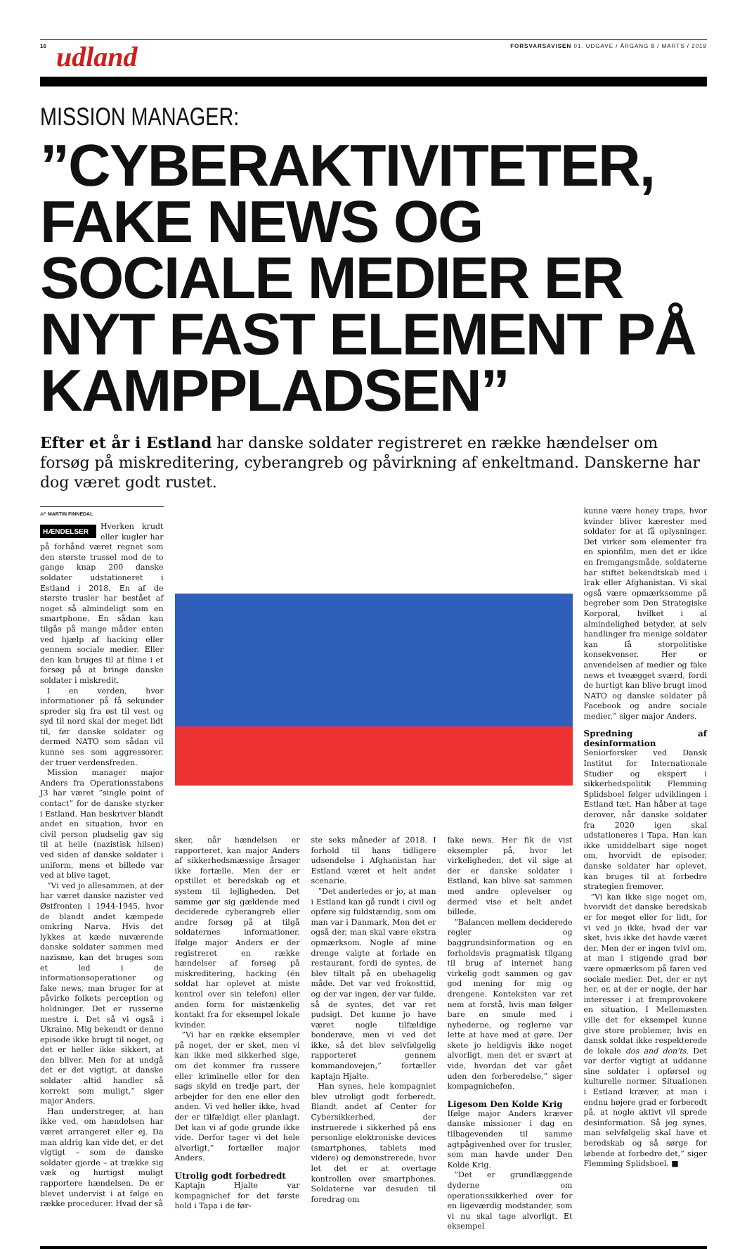16 udland
FORSVARSAVISEN 01. UDGAVE / ÅRGANG 8 / MARTS / 2019
MISSION MANAGER:
”CYBERAKTIVITETER, FAKE NEWS OG SOCIALE MEDIER ER NYT FAST ELEMENT PÅ KAMPPLADSEN”
Efter et år i Estland har danske soldater registreret en række hændelser om forsøg på miskreditering, cyberangreb og påvirkning af enkeltmand. Danskerne har dog været godt rustet.
AF MARTIN FINNEDAL
HÆNDELSER Hverken krudt eller kugler har på forhånd været regnet som den største trussel mod de to gange knap 200 danske soldater udstationeret i Estland i 2018. En af de største trusler har bestået af noget så almindeligt som en smartphone. En sådan kan tilgås på mange måder enten ved hjælp af hacking eller gennem sociale medier. Eller den kan bruges til at filme i et forsøg på at bringe danske soldater i miskredit.
I en verden, hvor informationer på få sekunder spreder sig fra øst til vest og syd til nord skal der meget lidt til, før danske soldater og dermed NATO som sådan vil kunne ses som aggressorer, der truer verdensfreden.
Mission manager major Anders fra Operationsstabens J3 har været ”single point of contact” for de danske styrker i Estland. Han beskriver blandt andet en situation, hvor en civil person pludselig gav sig til at heile (nazistisk hilsen) ved siden af danske soldater i uniform, mens et billede var ved at blive taget.
”Vi ved jo allesammen, at der har været danske nazister ved Østfronten i 1944-1945, hvor de blandt andet kæmpede omkring Narva. Hvis det lykkes at kæde nuværende danske soldater sammen med nazisme, kan det bruges som et led i de informationsoperationer og fake news, man bruger for at påvirke folkets perception og holdninger. Det er russerne mestre i. Det så vi også i Ukraine. Mig bekendt er denne episode ikke brugt til noget, og det er heller ikke sikkert, at den bliver. Men for at undgå det er det vigtigt, at danske soldater altid handler så korrekt som muligt,” siger major Anders.
Han understreger, at han ikke ved, om hændelsen har været arrangeret eller ej. Da man aldrig kan vide det, er det vigtigt – som de danske soldater gjorde – at trække sig væk og hurtigst muligt rapportere hændelsen. De er blevet undervist i at følge en række procedurer. Hvad der så
sker, når hændelsen er rapporteret, kan major Anders af sikkerhedsmæssige årsager ikke fortælle. Men der er opstillet et beredskab og et system til lejligheden. Det samme gør sig gældende med deciderede cyberangreb eller andre forsøg på at tilgå soldaternes informationer. Ifølge major Anders er der registreret en række hændelser af forsøg på miskreditering, hacking (én soldat har oplevet at miste kontrol over sin telefon) eller anden form for mistænkelig kontakt fra for eksempel lokale kvinder.
”Vi har en række eksempler på noget, der er sket, men vi kan ikke med sikkerhed sige, om det kommer fra russere eller kriminelle eller for den sags skyld en tredje part, der arbejder for den ene eller den anden. Vi ved heller ikke, hvad der er tilfældigt eller planlagt. Det kan vi af gode grunde ikke vide. Derfor tager vi det hele alvorligt,” fortæller major Anders.
Utrolig godt forbedredt
Kaptajn Hjalte var kompagnichef for det første hold i Tapa i de før-
ste seks måneder af 2018. I forhold til hans tidligere udsendelse i Afghanistan har Estland været et helt andet scenarie.
”Det anderledes er jo, at man i Estland kan gå rundt i civil og opføre sig fuldstændig, som om man var i Danmark. Men det er også der, man skal være ekstra opmærksom. Nogle af mine drenge valgte at forlade en restaurant, fordi de syntes, de blev tiltalt på en ubehagelig måde. Det var ved frokosttid, og der var ingen, der var fulde, så de syntes, det var ret pudsigt. Det kunne jo have været nogle tilfældige bonderøve, men vi ved det ikke, så det blev selvfølgelig rapporteret gennem kommandovejen,” fortæller kaptajn Hjalte.
Han synes, hele kompagniet blev utroligt godt forberedt. Blandt andet af Center for Cybersikkerhed, der instruerede i sikkerhed på ens personlige elektroniske devices (smartphones, tablets med videre) og demonstrerede, hvor let det er at overtage kontrollen over smartphones. Soldaterne var desuden til foredrag om
fake news. Her fik de vist eksempler på, hvor let virkeligheden, det vil sige at der er danske soldater i Estland, kan blive sat sammen med andre oplevelser og dermed vise et helt andet billede.
”Balancen mellem deciderede regler og baggrundsinformation og en forholdsvis pragmatisk tilgang til brug af internet hang virkelig godt sammen og gav god mening for mig og drengene. Konteksten var ret nem at forstå, hvis man følger bare en smule med i nyhederne, og reglerne var lette at have med at gøre. Der skete jo heldigvis ikke noget alvorligt, men det er svært at vide, hvordan det var gået uden den forberedelse,” siger kompagnichefen.
Ligesom Den Kolde Krig
Ifølge major Anders kræver danske missioner i dag en tilbagevenden til samme agtpågivenhed over for trusler, som man havde under Den Kolde Krig.
”Det er grundlæggende dyderne om operationssikkerhed over for en ligeværdig modstander, som vi nu skal tage alvorligt. Et eksempel
kunne være honey traps, hvor kvinder bliver kærester med soldater for at få oplysninger. Det virker som elementer fra en spionfilm, men det er ikke en fremgangsmåde, soldaterne har stiftet bekendtskab med i Irak eller Afghanistan. Vi skal også være opmærksomme på begreber som Den Strategiske Korporal, hvilket i al almindelighed betyder, at selv handlinger fra menige soldater kan få storpolitiske konsekvenser. Her er anvendelsen af medier og fake news et tveægget sværd, fordi de hurtigt kan blive brugt imod NATO og danske soldater på Facebook og andre sociale medier,” siger major Anders.
Spredning af desinformation
Seniorforsker ved Dansk Institut for Internationale Studier og ekspert i sikkerhedspolitik Flemming Splidsboel følger udviklingen i Estland tæt. Han håber at tage derover, når danske soldater fra 2020 igen skal udstationeres i Tapa. Han kan ikke umiddelbart sige noget om, hvorvidt de episoder, danske soldater har oplevet, kan bruges til at forbedre strategien fremover.
”Vi kan ikke sige noget om, hvorvidt det danske beredskab er for meget eller for lidt, for vi ved jo ikke, hvad der var sket, hvis ikke det havde været der. Men der er ingen tvivl om, at man i stigende grad bør være opmærksom på faren ved sociale medier. Det, der er nyt her, er, at der er nogle, der har interesser i at fremprovokere en situation. I Mellemøsten ville det for eksempel kunne give store problemer, hvis en dansk soldat ikke respekterede de lokale dos and don'ts. Det var derfor vigtigt at uddanne sine soldater i opførsel og kulturelle normer. Situationen i Estland kræver, at man i endnu højere grad er forberedt på, at nogle aktivt vil sprede desinformation. Så jeg synes, man selvfølgelig skal have et beredskab og så sørge for løbende at forbedre det,” siger Flemming Splidsboel. ■